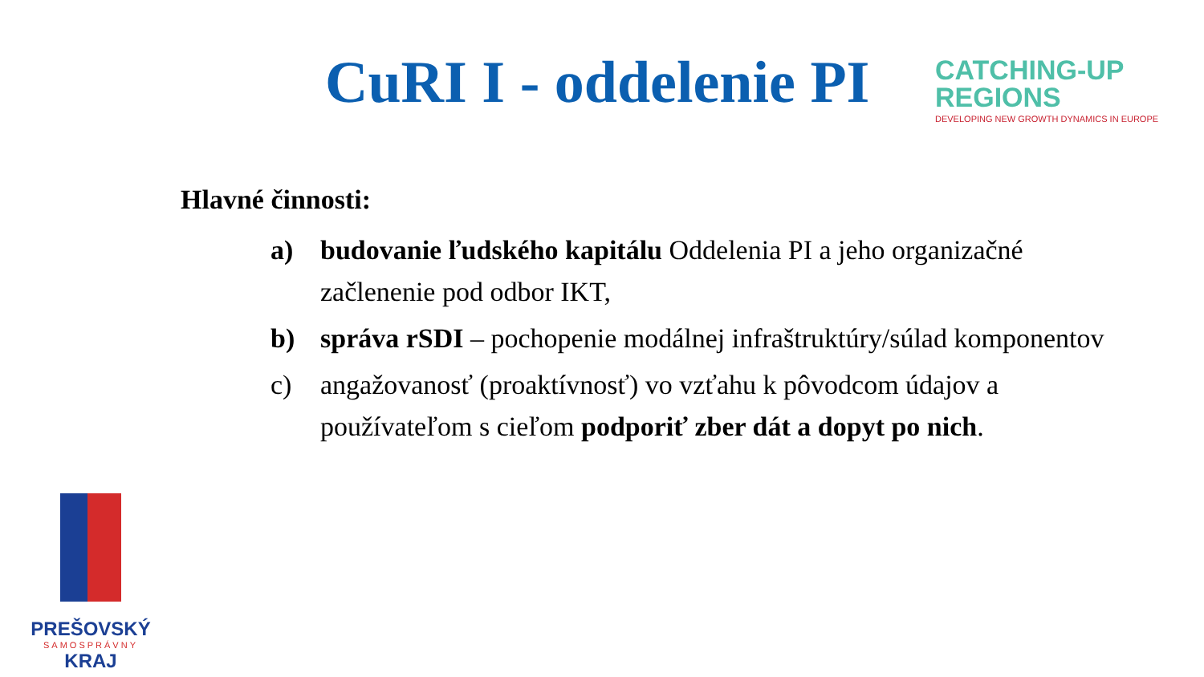CuRI I - oddelenie PI
CATCHING-UP
REGIONS
DEVELOPING NEW GROWTH DYNAMICS IN EUROPE
Hlavné činnosti:
a) budovanie ľudského kapitálu Oddelenia PI a jeho organizačné začlenenie pod odbor IKT,
b) správa rSDI – pochopenie modálnej infraštruktúry/súlad komponentov
c) angažovanosť (proaktívnosť) vo vzťahu k pôvodcom údajov a používateľom s cieľom podporiť zber dát a dopyt po nich.
PREŠOVSKÝ
SAMOSPRÁVNY
KRAJ